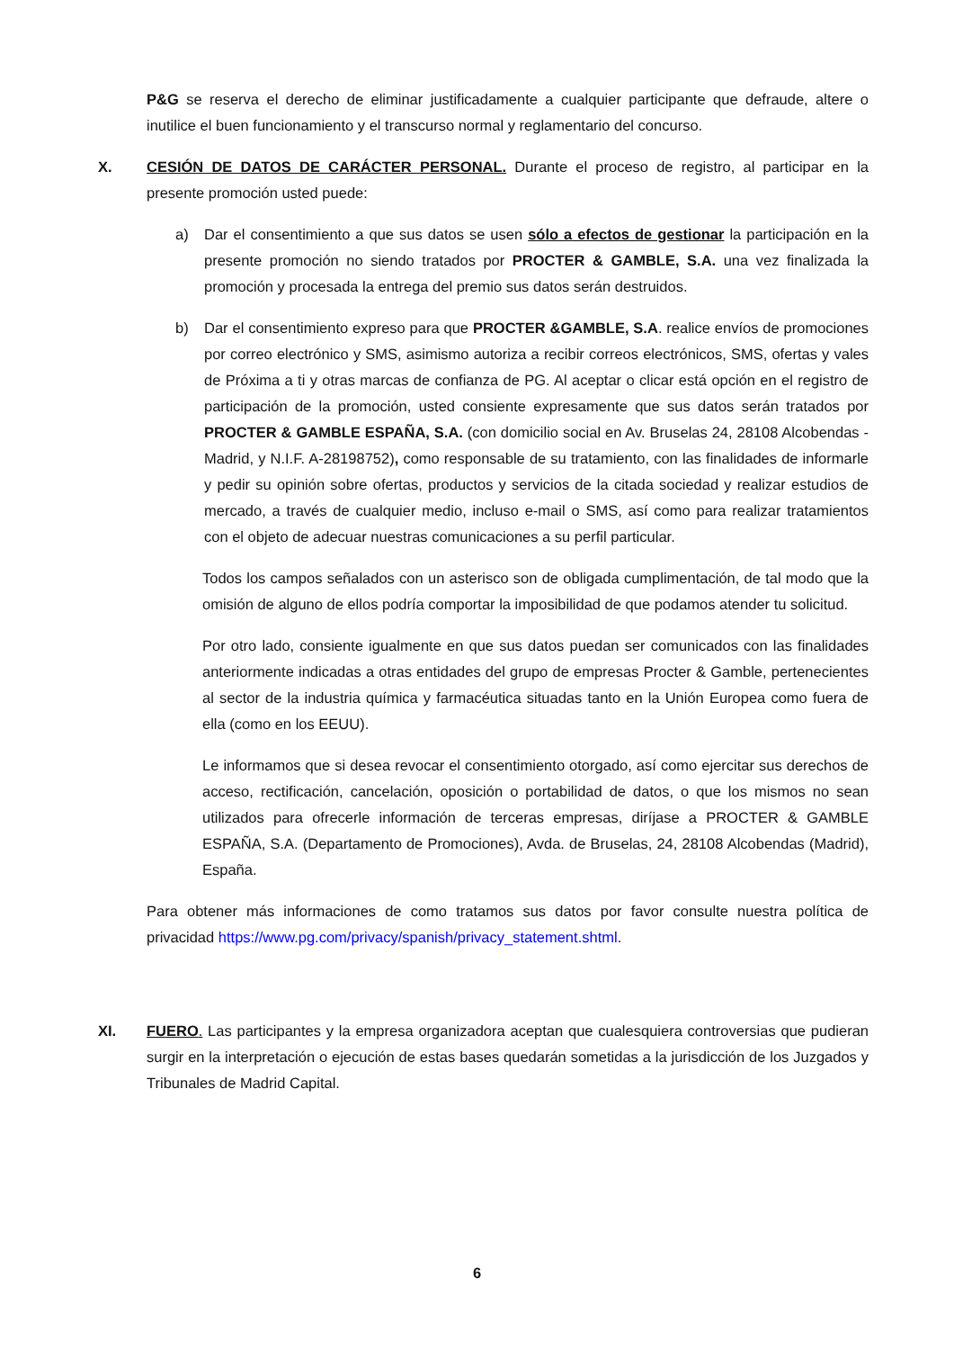P&G se reserva el derecho de eliminar justificadamente a cualquier participante que defraude, altere o inutilice el buen funcionamiento y el transcurso normal y reglamentario del concurso.
X. CESIÓN DE DATOS DE CARÁCTER PERSONAL. Durante el proceso de registro, al participar en la presente promoción usted puede:
a) Dar el consentimiento a que sus datos se usen sólo a efectos de gestionar la participación en la presente promoción no siendo tratados por PROCTER & GAMBLE, S.A. una vez finalizada la promoción y procesada la entrega del premio sus datos serán destruidos.
b) Dar el consentimiento expreso para que PROCTER &GAMBLE, S.A. realice envíos de promociones por correo electrónico y SMS, asimismo autoriza a recibir correos electrónicos, SMS, ofertas y vales de Próxima a ti y otras marcas de confianza de PG. Al aceptar o clicar está opción en el registro de participación de la promoción, usted consiente expresamente que sus datos serán tratados por PROCTER & GAMBLE ESPAÑA, S.A. (con domicilio social en Av. Bruselas 24, 28108 Alcobendas -Madrid, y N.I.F. A-28198752), como responsable de su tratamiento, con las finalidades de informarle y pedir su opinión sobre ofertas, productos y servicios de la citada sociedad y realizar estudios de mercado, a través de cualquier medio, incluso e-mail o SMS, así como para realizar tratamientos con el objeto de adecuar nuestras comunicaciones a su perfil particular.
Todos los campos señalados con un asterisco son de obligada cumplimentación, de tal modo que la omisión de alguno de ellos podría comportar la imposibilidad de que podamos atender tu solicitud.
Por otro lado, consiente igualmente en que sus datos puedan ser comunicados con las finalidades anteriormente indicadas a otras entidades del grupo de empresas Procter & Gamble, pertenecientes al sector de la industria química y farmacéutica situadas tanto en la Unión Europea como fuera de ella (como en los EEUU).
Le informamos que si desea revocar el consentimiento otorgado, así como ejercitar sus derechos de acceso, rectificación, cancelación, oposición o portabilidad de datos, o que los mismos no sean utilizados para ofrecerle información de terceras empresas, diríjase a PROCTER & GAMBLE ESPAÑA, S.A. (Departamento de Promociones), Avda. de Bruselas, 24, 28108 Alcobendas (Madrid), España.
Para obtener más informaciones de como tratamos sus datos por favor consulte nuestra política de privacidad https://www.pg.com/privacy/spanish/privacy_statement.shtml.
XI. FUERO. Las participantes y la empresa organizadora aceptan que cualesquiera controversias que pudieran surgir en la interpretación o ejecución de estas bases quedarán sometidas a la jurisdicción de los Juzgados y Tribunales de Madrid Capital.
6